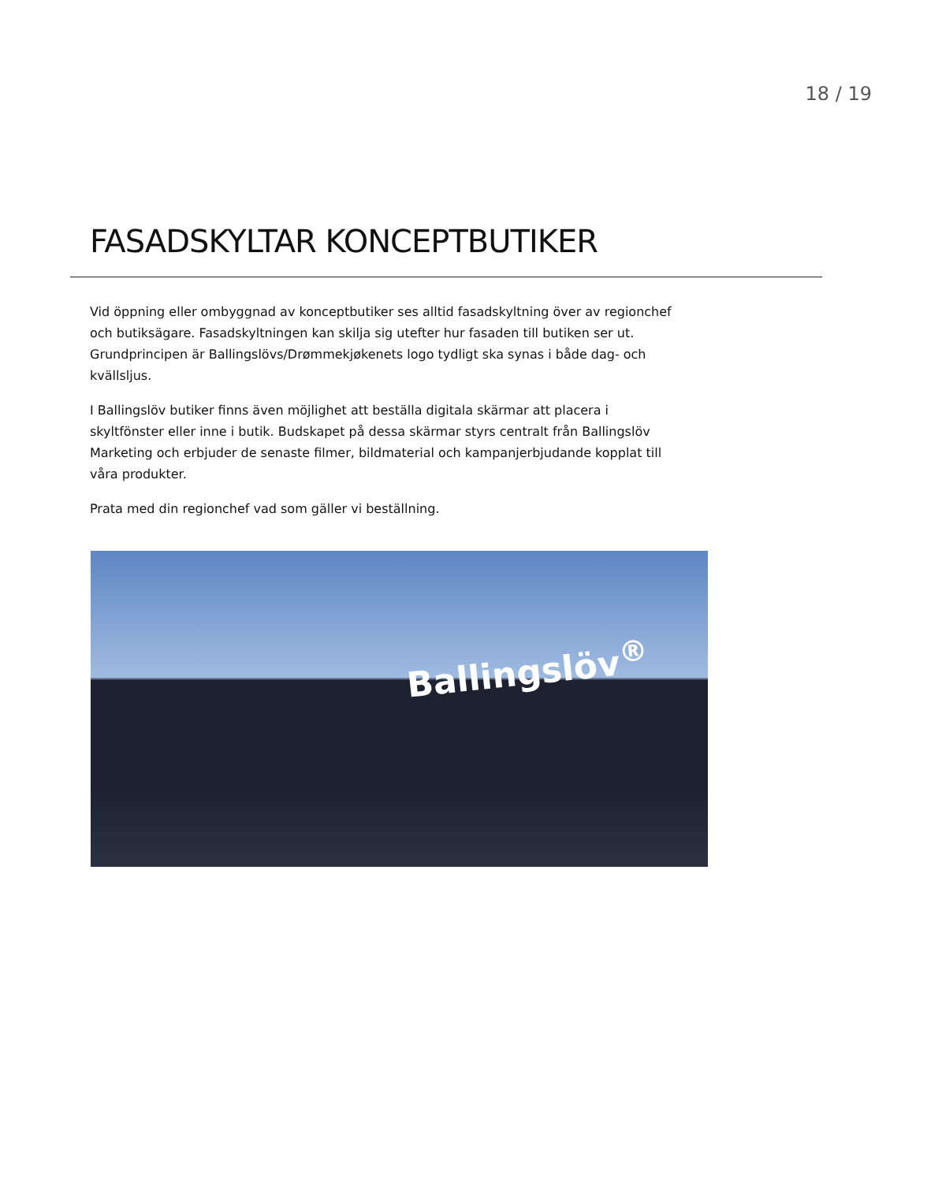18 / 19
FASADSKYLTAR KONCEPTBUTIKER
Vid öppning eller ombyggnad av konceptbutiker ses alltid fasadskyltning över av regionchef och butiksägare. Fasadskyltningen kan skilja sig utefter hur fasaden till butiken ser ut. Grundprincipen är Ballingslövs/Drømmekjøkenets logo tydligt ska synas i både dag- och kvällsljus.
I Ballingslöv butiker finns även möjlighet att beställa digitala skärmar att placera i skyltfönster eller inne i butik. Budskapet på dessa skärmar styrs centralt från Ballingslöv Marketing och erbjuder de senaste filmer, bildmaterial och kampanjerbjudande kopplat till våra produkter.
Prata med din regionchef vad som gäller vi beställning.
Ballingslöv<sup>®</sup>